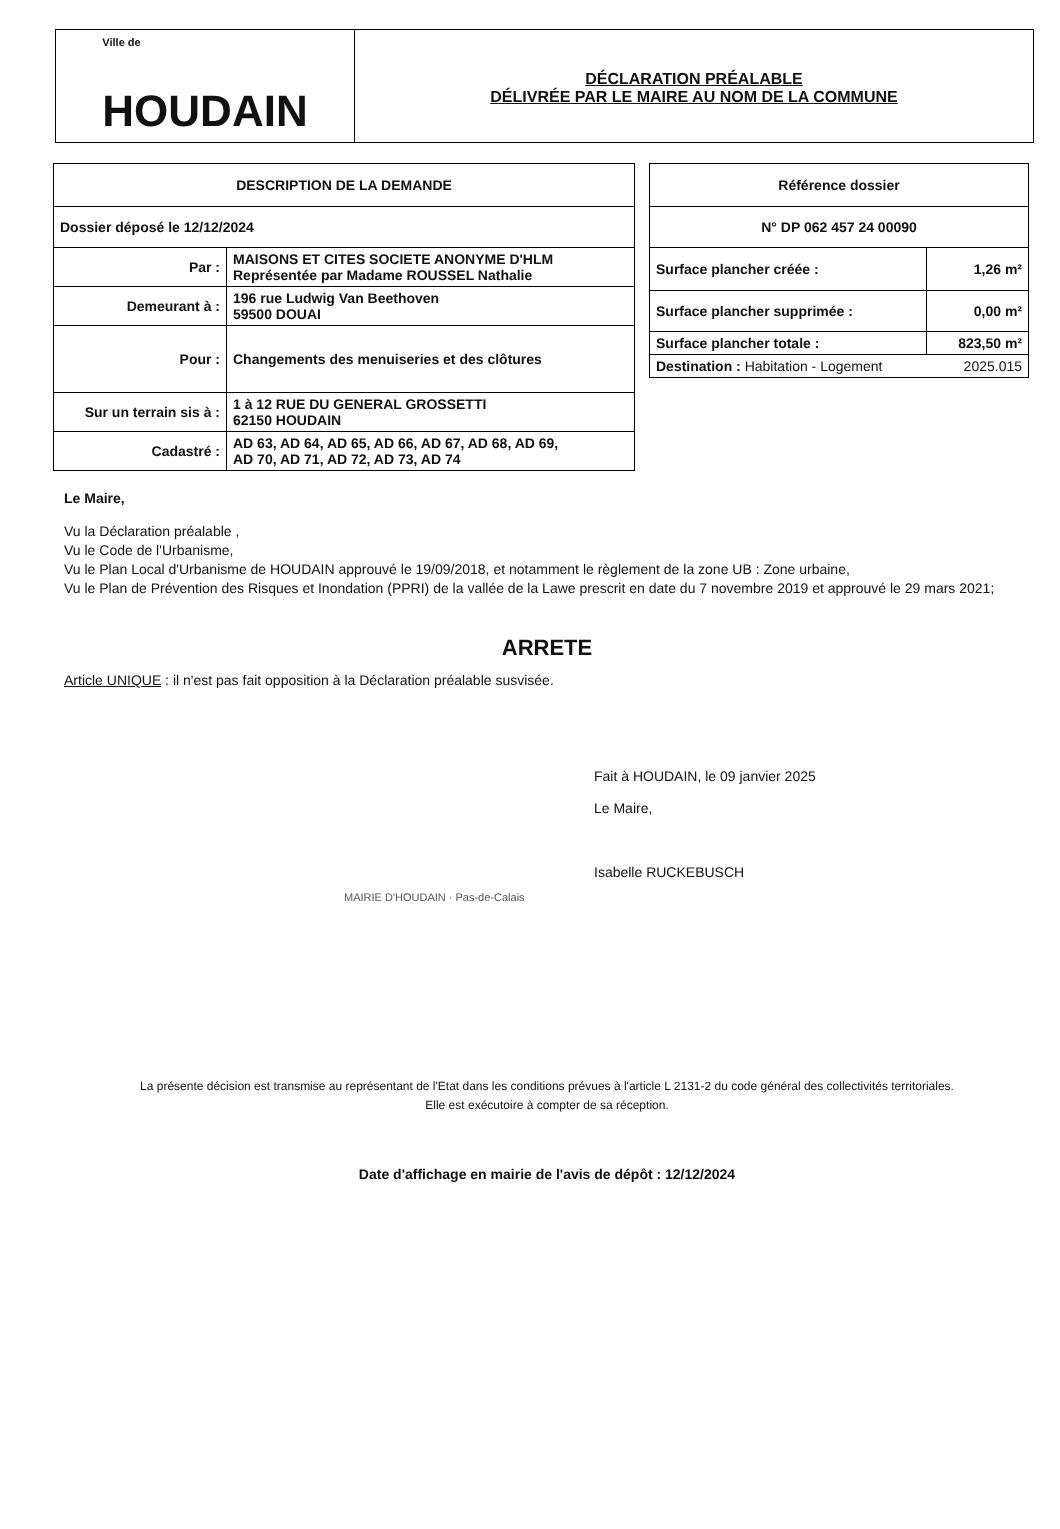Ville de
HOUDAIN
DÉCLARATION PRÉALABLE
DÉLIVRÉE PAR LE MAIRE AU NOM DE LA COMMUNE
| DESCRIPTION DE LA DEMANDE | |
| --- | --- |
| Dossier déposé le 12/12/2024 | |
| Par : | MAISONS ET CITES SOCIETE ANONYME D'HLM Représentée par Madame ROUSSEL Nathalie |
| Demeurant à : | 196 rue Ludwig Van Beethoven 59500 DOUAI |
| Pour : | Changements des menuiseries et des clôtures |
| Sur un terrain sis à : | 1 à 12 RUE DU GENERAL GROSSETTI 62150 HOUDAIN |
| Cadastré : | AD 63, AD 64, AD 65, AD 66, AD 67, AD 68, AD 69, AD 70, AD 71, AD 72, AD 73, AD 74 |
| Référence dossier | |
| --- | --- |
| N° DP 062 457 24 00090 | |
| Surface plancher créée : | 1,26 m² |
| Surface plancher supprimée : | 0,00 m² |
| Surface plancher totale : | 823,50 m² |
| Destination : Habitation - Logement 2025.015 | |
Le Maire,
Vu la Déclaration préalable ,
Vu le Code de l'Urbanisme,
Vu le Plan Local d'Urbanisme de HOUDAIN approuvé le 19/09/2018, et notamment le règlement de la zone UB : Zone urbaine,
Vu le Plan de Prévention des Risques et Inondation (PPRI) de la vallée de la Lawe prescrit en date du 7 novembre 2019 et approuvé le 29 mars 2021;
ARRETE
Article UNIQUE : il n'est pas fait opposition à la Déclaration préalable susvisée.
Fait à HOUDAIN, le 09 janvier 2025
Le Maire,
Isabelle RUCKEBUSCH
MAIRIE D'HOUDAIN · Pas-de-Calais
La présente décision est transmise au représentant de l'Etat dans les conditions prévues à l'article L 2131-2 du code général des collectivités territoriales.
Elle est exécutoire à compter de sa réception.
Date d'affichage en mairie de l'avis de dépôt : 12/12/2024